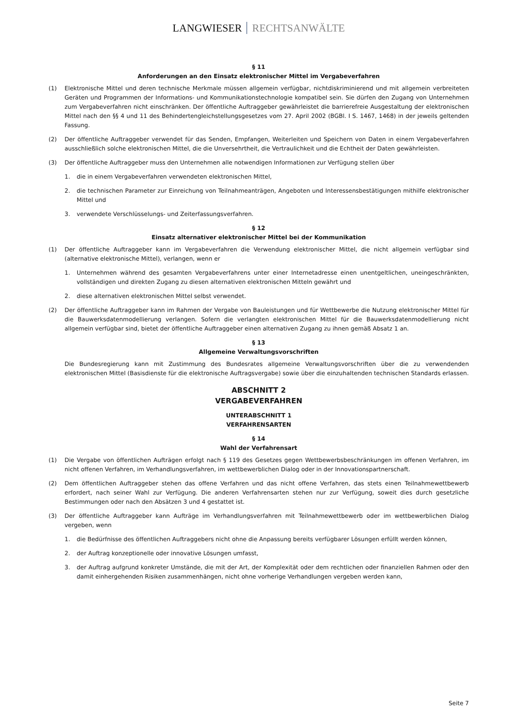LANGWIESER RECHTSANWÄLTE
§ 11
Anforderungen an den Einsatz elektronischer Mittel im Vergabeverfahren
(1) Elektronische Mittel und deren technische Merkmale müssen allgemein verfügbar, nichtdiskriminierend und mit allgemein verbreiteten Geräten und Programmen der Informations- und Kommunikationstechnologie kompatibel sein. Sie dürfen den Zugang von Unternehmen zum Vergabeverfahren nicht einschränken. Der öffentliche Auftraggeber gewährleistet die barrierefreie Ausgestaltung der elektronischen Mittel nach den §§ 4 und 11 des Behindertengleichstellungsgesetzes vom 27. April 2002 (BGBl. I S. 1467, 1468) in der jeweils geltenden Fassung.
(2) Der öffentliche Auftraggeber verwendet für das Senden, Empfangen, Weiterleiten und Speichern von Daten in einem Vergabeverfahren ausschließlich solche elektronischen Mittel, die die Unversehrtheit, die Vertraulichkeit und die Echtheit der Daten gewährleisten.
(3) Der öffentliche Auftraggeber muss den Unternehmen alle notwendigen Informationen zur Verfügung stellen über
1. die in einem Vergabeverfahren verwendeten elektronischen Mittel,
2. die technischen Parameter zur Einreichung von Teilnahmeanträgen, Angeboten und Interessensbestätigungen mithilfe elektronischer Mittel und
3. verwendete Verschlüsselungs- und Zeiterfassungsverfahren.
§ 12
Einsatz alternativer elektronischer Mittel bei der Kommunikation
(1) Der öffentliche Auftraggeber kann im Vergabeverfahren die Verwendung elektronischer Mittel, die nicht allgemein verfügbar sind (alternative elektronische Mittel), verlangen, wenn er
1. Unternehmen während des gesamten Vergabeverfahrens unter einer Internetadresse einen unentgeltlichen, uneingeschränkten, vollständigen und direkten Zugang zu diesen alternativen elektronischen Mitteln gewährt und
2. diese alternativen elektronischen Mittel selbst verwendet.
(2) Der öffentliche Auftraggeber kann im Rahmen der Vergabe von Bauleistungen und für Wettbewerbe die Nutzung elektronischer Mittel für die Bauwerksdatenmodellierung verlangen. Sofern die verlangten elektronischen Mittel für die Bauwerksdatenmodellierung nicht allgemein verfügbar sind, bietet der öffentliche Auftraggeber einen alternativen Zugang zu ihnen gemäß Absatz 1 an.
§ 13
Allgemeine Verwaltungsvorschriften
Die Bundesregierung kann mit Zustimmung des Bundesrates allgemeine Verwaltungsvorschriften über die zu verwendenden elektronischen Mittel (Basisdienste für die elektronische Auftragsvergabe) sowie über die einzuhaltenden technischen Standards erlassen.
ABSCHNITT 2
VERGABEVERFAHREN
UNTERABSCHNITT 1
VERFAHRENSARTEN
§ 14
Wahl der Verfahrensart
(1) Die Vergabe von öffentlichen Aufträgen erfolgt nach § 119 des Gesetzes gegen Wettbewerbsbeschränkungen im offenen Verfahren, im nicht offenen Verfahren, im Verhandlungsverfahren, im wettbewerblichen Dialog oder in der Innovationspartnerschaft.
(2) Dem öffentlichen Auftraggeber stehen das offene Verfahren und das nicht offene Verfahren, das stets einen Teilnahmewettbewerb erfordert, nach seiner Wahl zur Verfügung. Die anderen Verfahrensarten stehen nur zur Verfügung, soweit dies durch gesetzliche Bestimmungen oder nach den Absätzen 3 und 4 gestattet ist.
(3) Der öffentliche Auftraggeber kann Aufträge im Verhandlungsverfahren mit Teilnahmewettbewerb oder im wettbewerblichen Dialog vergeben, wenn
1. die Bedürfnisse des öffentlichen Auftraggebers nicht ohne die Anpassung bereits verfügbarer Lösungen erfüllt werden können,
2. der Auftrag konzeptionelle oder innovative Lösungen umfasst,
3. der Auftrag aufgrund konkreter Umstände, die mit der Art, der Komplexität oder dem rechtlichen oder finanziellen Rahmen oder den damit einhergehenden Risiken zusammenhängen, nicht ohne vorherige Verhandlungen vergeben werden kann,
Seite 7